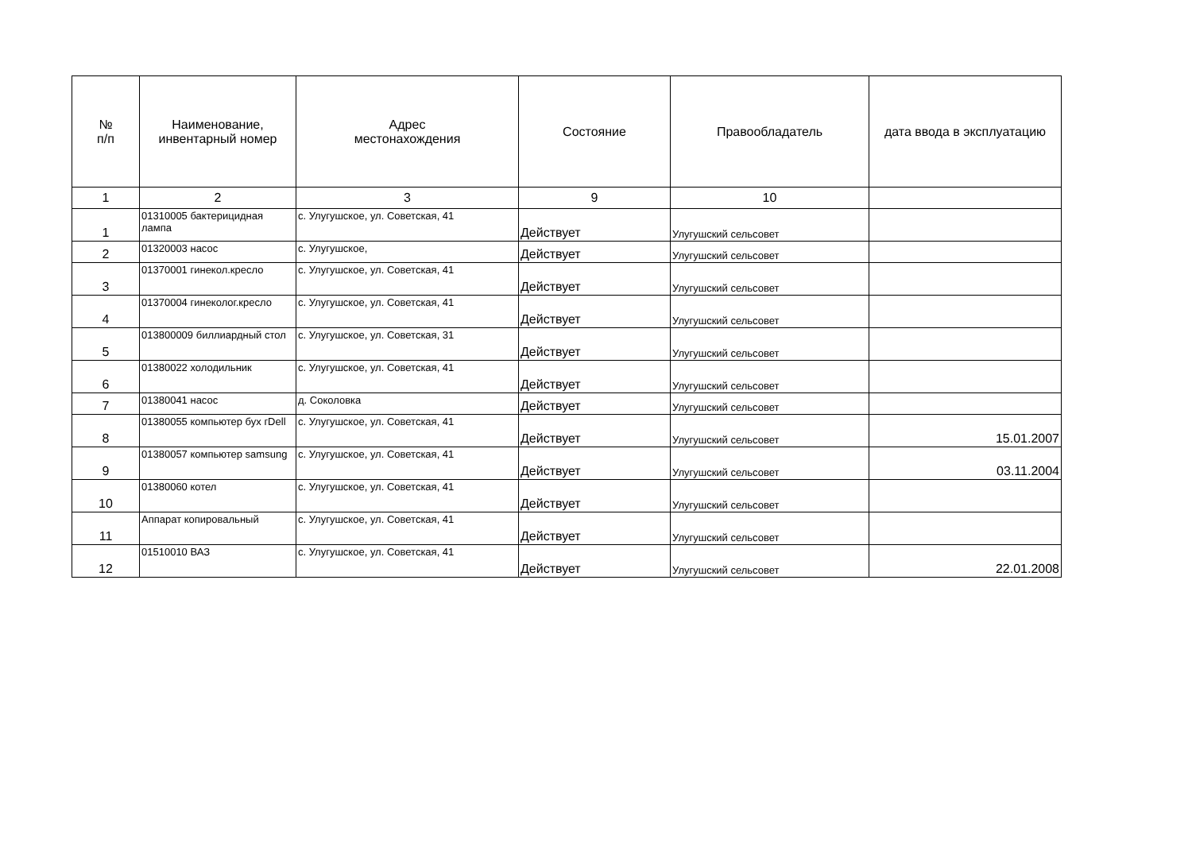| № п/п | Наименование, инвентарный номер | Адрес местонахождения | Состояние | Правообладатель | дата ввода в эксплуатацию |
| --- | --- | --- | --- | --- | --- |
| 1 | 2 | 3 | 9 | 10 | |
| 1 | 01310005 бактерицидная лампа | с. Улугушское, ул. Советская, 41 | Действует | Улугушский сельсовет | |
| 2 | 01320003 насос | с. Улугушское, | Действует | Улугушский сельсовет | |
| 3 | 01370001 гинекол.кресло | с. Улугушское, ул. Советская, 41 | Действует | Улугушский сельсовет | |
| 4 | 01370004 гинеколог.кресло | с. Улугушское, ул. Советская, 41 | Действует | Улугушский сельсовет | |
| 5 | 013800009 биллиардный стол | с. Улугушское, ул. Советская, 31 | Действует | Улугушский сельсовет | |
| 6 | 01380022 холодильник | с. Улугушское, ул. Советская, 41 | Действует | Улугушский сельсовет | |
| 7 | 01380041 насос | д. Соколовка | Действует | Улугушский сельсовет | |
| 8 | 01380055 компьютер бух гDell | с. Улугушское, ул. Советская, 41 | Действует | Улугушский сельсовет | 15.01.2007 |
| 9 | 01380057 компьютер samsung | с. Улугушское, ул. Советская, 41 | Действует | Улугушский сельсовет | 03.11.2004 |
| 10 | 01380060 котел | с. Улугушское, ул. Советская, 41 | Действует | Улугушский сельсовет | |
| 11 | Аппарат копировальный | с. Улугушское, ул. Советская, 41 | Действует | Улугушский сельсовет | |
| 12 | 01510010 ВАЗ | с. Улугушское, ул. Советская, 41 | Действует | Улугушский сельсовет | 22.01.2008 |